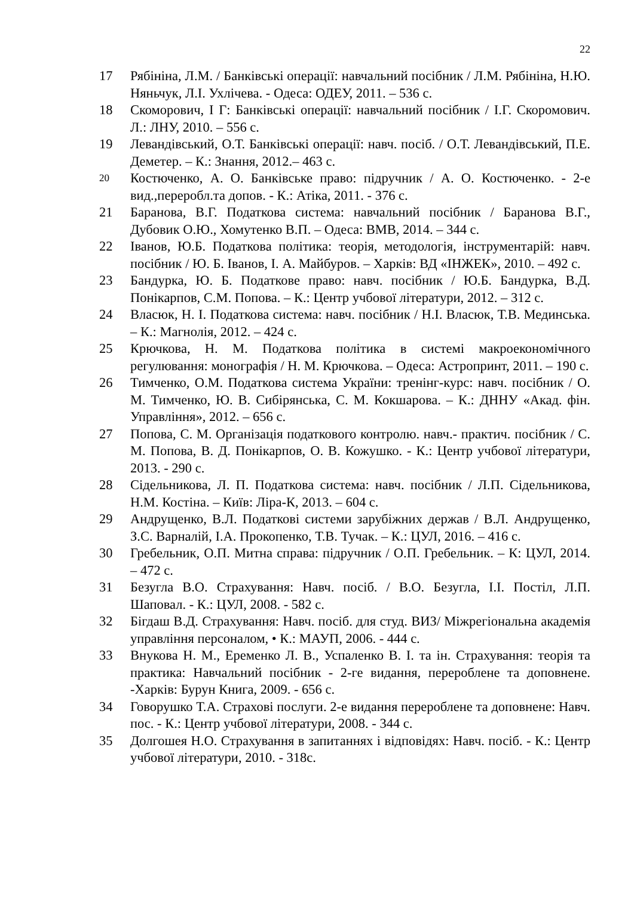22
17 Рябініна, Л.М. / Банківські операції: навчальний посібник / Л.М. Рябініна, Н.Ю. Няньчук, Л.І. Ухлічева. - Одеса: ОДЕУ, 2011. – 536 с.
18 Скоморович, І Г: Банківські операції: навчальний посібник / І.Г. Скоромович. Л.: ЛНУ, 2010. – 556 с.
19 Левандівський, О.Т. Банківські операції: навч. посіб. / О.Т. Левандівський, П.Е. Деметер. – К.: Знання, 2012.– 463 с.
20 Костюченко, А. О. Банківське право: підручник / А. О. Костюченко. - 2-е вид.,переробл.та допов. - К.: Атіка, 2011. - 376 с.
21 Баранова, В.Г. Податкова система: навчальний посібник / Баранова В.Г., Дубовик О.Ю., Хомутенко В.П. – Одеса: ВМВ, 2014. – 344 с.
22 Іванов, Ю.Б. Податкова політика: теорія, методологія, інструментарій: навч. посібник / Ю. Б. Іванов, І. А. Майбуров. – Харків: ВД «ІНЖЕК», 2010. – 492 с.
23 Бандурка, Ю. Б. Податкове право: навч. посібник / Ю.Б. Бандурка, В.Д. Понікарпов, С.М. Попова. – К.: Центр учбової літератури, 2012. – 312 с.
24 Власюк, Н. І. Податкова система: навч. посібник / Н.І. Власюк, Т.В. Мединська. – К.: Магнолія, 2012. – 424 с.
25 Крючкова, Н. М. Податкова політика в системі макроекономічного регулювання: монографія / Н. М. Крючкова. – Одеса: Астропринт, 2011. – 190 с.
26 Тимченко, О.М. Податкова система України: тренінг-курс: навч. посібник / О. М. Тимченко, Ю. В. Сибірянська, С. М. Кокшарова. – К.: ДННУ «Акад. фін. Управління», 2012. – 656 с.
27 Попова, С. М. Організація податкового контролю. навч.- практич. посібник / С. М. Попова, В. Д. Понікарпов, О. В. Кожушко. - К.: Центр учбової літератури, 2013. - 290 с.
28 Сідельникова, Л. П. Податкова система: навч. посібник / Л.П. Сідельникова, Н.М. Костіна. – Київ: Ліра-К, 2013. – 604 с.
29 Андрущенко, В.Л. Податкові системи зарубіжних держав / В.Л. Андрущенко, З.С. Варналій, І.А. Прокопенко, Т.В. Тучак. – К.: ЦУЛ, 2016. – 416 с.
30 Гребельник, О.П. Митна справа: підручник / О.П. Гребельник. – К: ЦУЛ, 2014. – 472 с.
31 Безугла В.О. Страхування: Навч. посіб. / В.О. Безугла, І.І. Постіл, Л.П. Шаповал. - К.: ЦУЛ, 2008. - 582 с.
32 Бігдаш В.Д. Страхування: Навч. посіб. для студ. ВИЗ/ Міжрегіональна академія управління персоналом, • К.: МАУП, 2006. - 444 с.
33 Внукова Н. М., Еременко Л. В., Успаленко В. І. та ін. Страхування: теорія та практика: Навчальний посібник - 2-ге видання, перероблене та доповнене. -Харків: Бурун Книга, 2009. - 656 с.
34 Говорушко Т.А. Страхові послуги. 2-е видання перероблене та доповнене: Навч. пос. - К.: Центр учбової літератури, 2008. - 344 с.
35 Долгошея Н.О. Страхування в запитаннях і відповідях: Навч. посіб. - К.: Центр учбової літератури, 2010. - 318с.